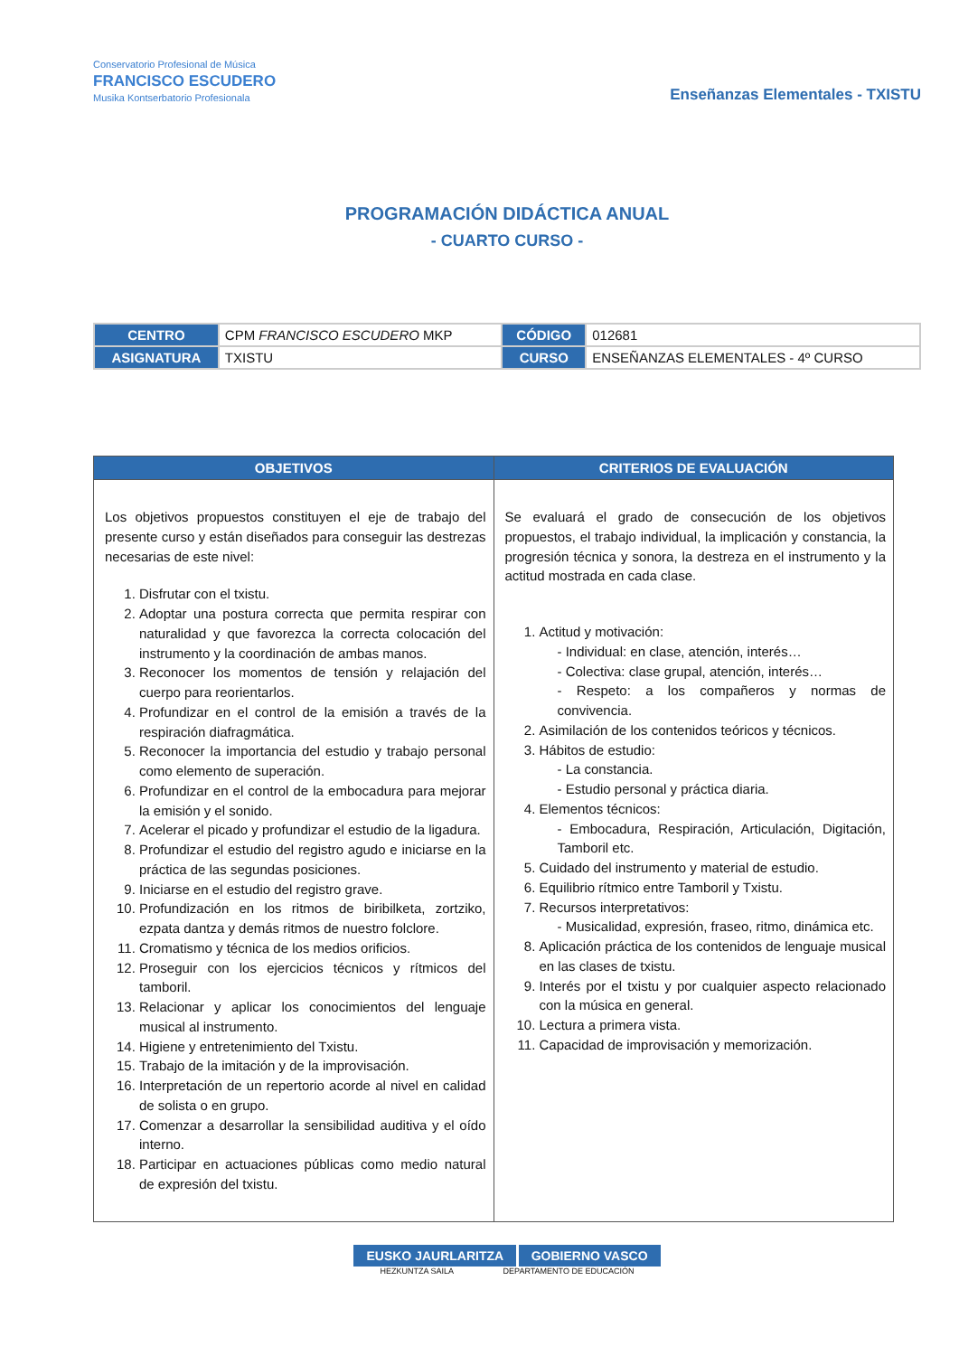Conservatorio Profesional de Música
FRANCISCO ESCUDERO
Musika Kontserbatorio Profesionala
Enseñanzas Elementales - TXISTU
PROGRAMACIÓN DIDÁCTICA ANUAL
- CUARTO CURSO -
| CENTRO | CPM FRANCISCO ESCUDERO MKP | CÓDIGO | 012681 |
| ASIGNATURA | TXISTU | CURSO | ENSEÑANZAS ELEMENTALES - 4º CURSO |
| OBJETIVOS | CRITERIOS DE EVALUACIÓN |
| --- | --- |
| Los objetivos propuestos constituyen el eje de trabajo del presente curso y están diseñados para conseguir las destrezas necesarias de este nivel: 1. Disfrutar con el txistu. 2. Adoptar una postura correcta que permita respirar con naturalidad y que favorezca la correcta colocación del instrumento y la coordinación de ambas manos. 3. Reconocer los momentos de tensión y relajación del cuerpo para reorientarlos. 4. Profundizar en el control de la emisión a través de la respiración diafragmática. 5. Reconocer la importancia del estudio y trabajo personal como elemento de superación. 6. Profundizar en el control de la embocadura para mejorar la emisión y el sonido. 7. Acelerar el picado y profundizar el estudio de la ligadura. 8. Profundizar el estudio del registro agudo e iniciarse en la práctica de las segundas posiciones. 9. Iniciarse en el estudio del registro grave. 10. Profundización en los ritmos de biribilketa, zortziko, ezpata dantza y demás ritmos de nuestro folclore. 11. Cromatismo y técnica de los medios orificios. 12. Proseguir con los ejercicios técnicos y rítmicos del tamboril. 13. Relacionar y aplicar los conocimientos del lenguaje musical al instrumento. 14. Higiene y entretenimiento del Txistu. 15. Trabajo de la imitación y de la improvisación. 16. Interpretación de un repertorio acorde al nivel en calidad de solista o en grupo. 17. Comenzar a desarrollar la sensibilidad auditiva y el oído interno. 18. Participar en actuaciones públicas como medio natural de expresión del txistu. | Se evaluará el grado de consecución de los objetivos propuestos, el trabajo individual, la implicación y constancia, la progresión técnica y sonora, la destreza en el instrumento y la actitud mostrada en cada clase. 1. Actitud y motivación: - Individual: en clase, atención, interés… - Colectiva: clase grupal, atención, interés… - Respeto: a los compañeros y normas de convivencia. 2. Asimilación de los contenidos teóricos y técnicos. 3. Hábitos de estudio: - La constancia. - Estudio personal y práctica diaria. 4. Elementos técnicos: - Embocadura, Respiración, Articulación, Digitación, Tamboril etc. 5. Cuidado del instrumento y material de estudio. 6. Equilibrio rítmico entre Tamboril y Txistu. 7. Recursos interpretativos: - Musicalidad, expresión, fraseo, ritmo, dinámica etc. 8. Aplicación práctica de los contenidos de lenguaje musical en las clases de txistu. 9. Interés por el txistu y por cualquier aspecto relacionado con la música en general. 10. Lectura a primera vista. 11. Capacidad de improvisación y memorización. |
EUSKO JAURLARITZA GOBIERNO VASCO
HEZKUNTZA SAILA DEPARTAMENTO DE EDUCACIÓN